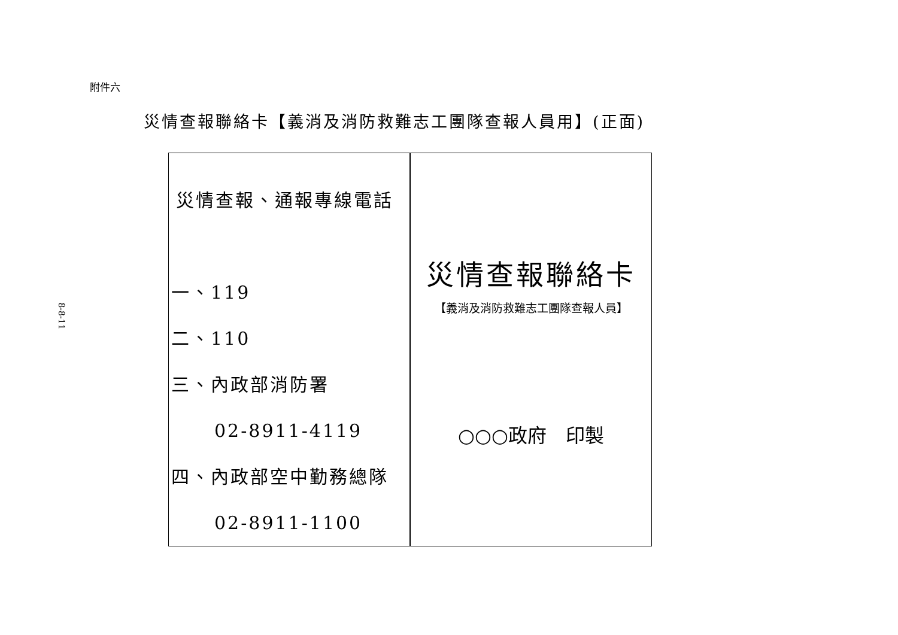8-8-11
附件六
災情查報聯絡卡【義消及消防救難志工團隊查報人員用】(正面)
| 災情查報、通報專線電話 一、119 二、110 三、內政部消防署 02-8911-4119 四、內政部空中勤務總隊 02-8911-1100 | 災情查報聯絡卡 【義消及消防救難志工團隊查報人員】 ○○○政府 印製 |